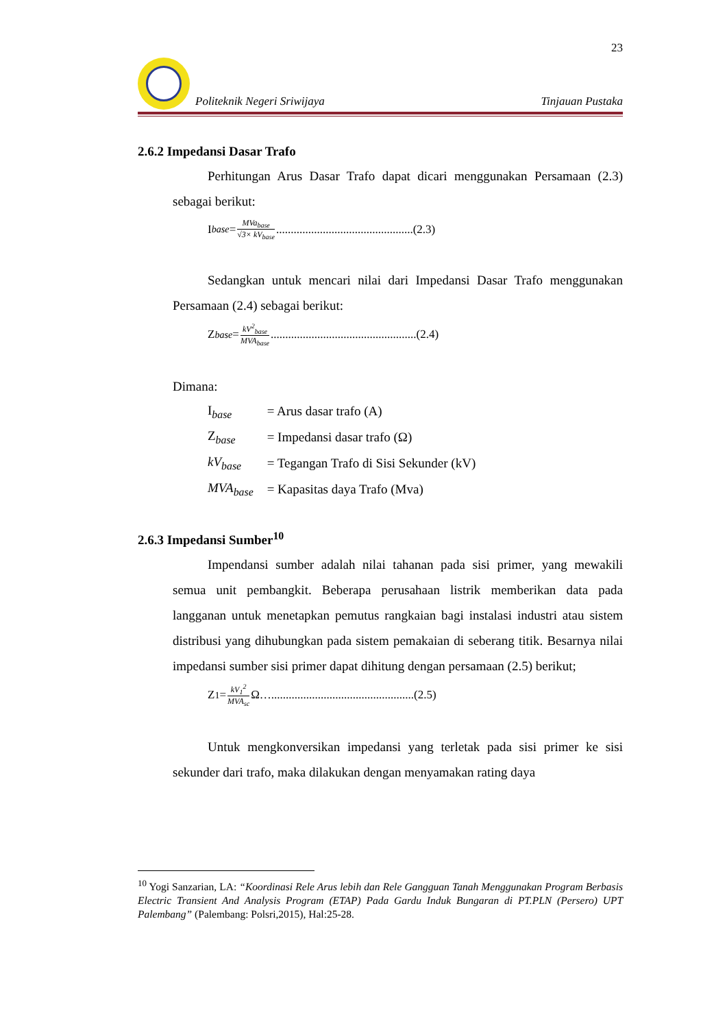23
Politeknik Negeri Sriwijaya Tinjauan Pustaka
2.6.2 Impedansi Dasar Trafo
Perhitungan Arus Dasar Trafo dapat dicari menggunakan Persamaan (2.3) sebagai berikut:
I<sub>base</sub> = MVa<sub>base</sub> √3× kV<sub>base</sub>...............................................(2.3)
Sedangkan untuk mencari nilai dari Impedansi Dasar Trafo menggunakan Persamaan (2.4) sebagai berikut:
Z<sub>base</sub> = kV<sup>2</sup><sub>base</sub> MVA<sub>base</sub>..................................................(2.4)
Dimana:
| I<sub>base</sub> | = Arus dasar trafo (A) |
| Z<sub>base</sub> | = Impedansi dasar trafo (Ω) |
| kV<sub>base</sub> | = Tegangan Trafo di Sisi Sekunder (kV) |
| MVA<sub>base</sub> | = Kapasitas daya Trafo (Mva) |
2.6.3 Impedansi Sumber<sup>10</sup>
Impendansi sumber adalah nilai tahanan pada sisi primer, yang mewakili semua unit pembangkit. Beberapa perusahaan listrik memberikan data pada langganan untuk menetapkan pemutus rangkaian bagi instalasi industri atau sistem distribusi yang dihubungkan pada sistem pemakaian di seberang titik. Besarnya nilai impedansi sumber sisi primer dapat dihitung dengan persamaan (2.5) berikut;
Z<sub>1</sub> = kV<sub>1</sub><sup>2</sup> MVA<sub>sc</sub> Ω….................................................(2.5)
Untuk mengkonversikan impedansi yang terletak pada sisi primer ke sisi sekunder dari trafo, maka dilakukan dengan menyamakan rating daya
<sup>10</sup> Yogi Sanzarian, LA: “Koordinasi Rele Arus lebih dan Rele Gangguan Tanah Menggunakan Program Berbasis Electric Transient And Analysis Program (ETAP) Pada Gardu Induk Bungaran di PT.PLN (Persero) UPT Palembang” (Palembang: Polsri,2015), Hal:25-28.